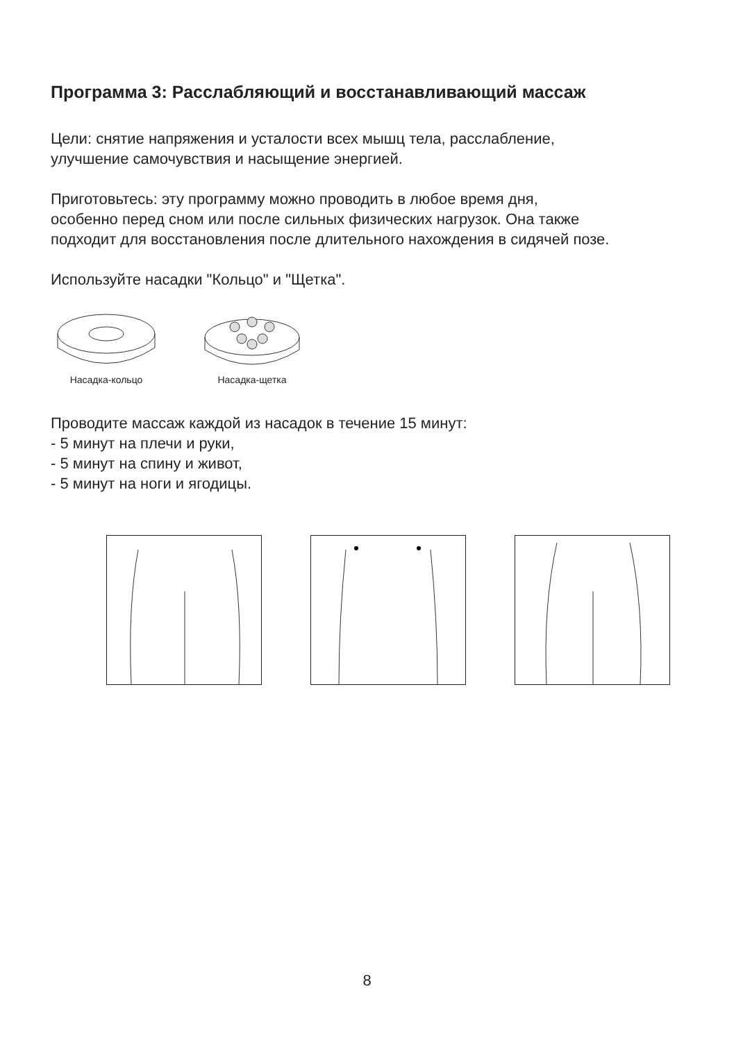Программа 3: Расслабляющий и восстанавливающий массаж
Цели: снятие напряжения и усталости всех мышц тела, расслабление,
улучшение самочувствия и насыщение энергией.
Приготовьтесь: эту программу можно проводить в любое время дня,
особенно перед сном или после сильных физических нагрузок. Она также
подходит для восстановления после длительного нахождения в сидячей позе.
Используйте насадки "Кольцо" и "Щетка".
Насадка-кольцо
Насадка-щетка
Проводите массаж каждой из насадок в течение 15 минут:
- 5 минут на плечи и руки,
- 5 минут на спину и живот,
- 5 минут на ноги и ягодицы.
8